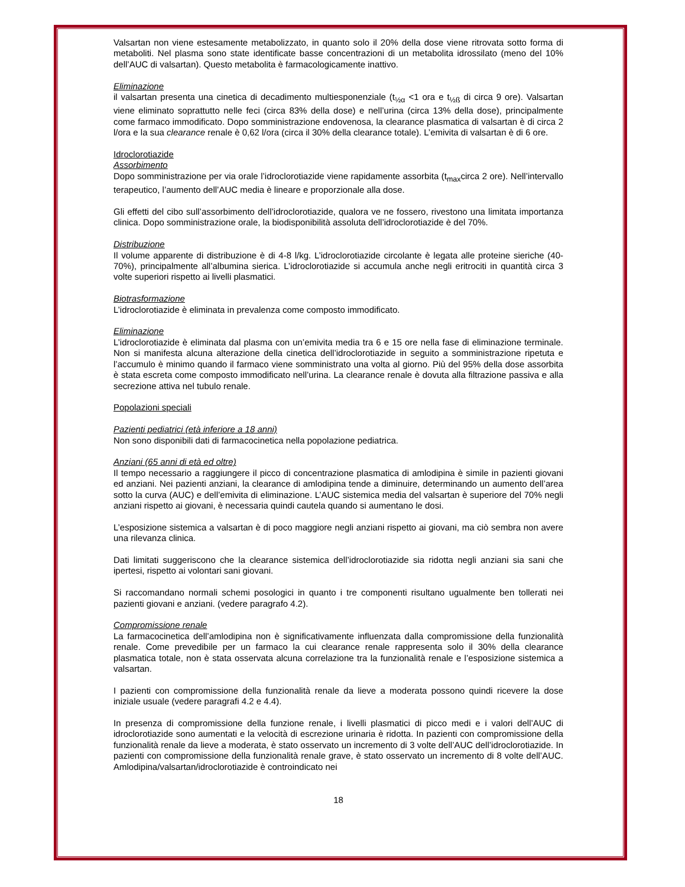Valsartan non viene estesamente metabolizzato, in quanto solo il 20% della dose viene ritrovata sotto forma di metaboliti. Nel plasma sono state identificate basse concentrazioni di un metabolita idrossilato (meno del 10% dell’AUC di valsartan). Questo metabolita è farmacologicamente inattivo.
Eliminazione
il valsartan presenta una cinetica di decadimento multiesponenziale (t<sub>½α</sub> <1 ora e t<sub>½ß</sub> di circa 9 ore). Valsartan viene eliminato soprattutto nelle feci (circa 83% della dose) e nell’urina (circa 13% della dose), principalmente come farmaco immodificato. Dopo somministrazione endovenosa, la clearance plasmatica di valsartan è di circa 2 l/ora e la sua clearance renale è 0,62 l/ora (circa il 30% della clearance totale). L’emivita di valsartan è di 6 ore.
Idroclorotiazide
Assorbimento
Dopo somministrazione per via orale l’idroclorotiazide viene rapidamente assorbita (t<sub>max</sub>circa 2 ore). Nell’intervallo terapeutico, l’aumento dell’AUC media è lineare e proporzionale alla dose.
Gli effetti del cibo sull’assorbimento dell’idroclorotiazide, qualora ve ne fossero, rivestono una limitata importanza clinica. Dopo somministrazione orale, la biodisponibilità assoluta dell’idroclorotiazide è del 70%.
Distribuzione
Il volume apparente di distribuzione è di 4-8 l/kg. L’idroclorotiazide circolante è legata alle proteine sieriche (40-70%), principalmente all’albumina sierica. L’idroclorotiazide si accumula anche negli eritrociti in quantità circa 3 volte superiori rispetto ai livelli plasmatici.
Biotrasformazione
L’idroclorotiazide è eliminata in prevalenza come composto immodificato.
Eliminazione
L’idroclorotiazide è eliminata dal plasma con un’emivita media tra 6 e 15 ore nella fase di eliminazione terminale. Non si manifesta alcuna alterazione della cinetica dell’idroclorotiazide in seguito a somministrazione ripetuta e l’accumulo è minimo quando il farmaco viene somministrato una volta al giorno. Più del 95% della dose assorbita è stata escreta come composto immodificato nell’urina. La clearance renale è dovuta alla filtrazione passiva e alla secrezione attiva nel tubulo renale.
Popolazioni speciali
Pazienti pediatrici (età inferiore a 18 anni)
Non sono disponibili dati di farmacocinetica nella popolazione pediatrica.
Anziani (65 anni di età ed oltre)
Il tempo necessario a raggiungere il picco di concentrazione plasmatica di amlodipina è simile in pazienti giovani ed anziani. Nei pazienti anziani, la clearance di amlodipina tende a diminuire, determinando un aumento dell’area sotto la curva (AUC) e dell’emivita di eliminazione. L’AUC sistemica media del valsartan è superiore del 70% negli anziani rispetto ai giovani, è necessaria quindi cautela quando si aumentano le dosi.
L’esposizione sistemica a valsartan è di poco maggiore negli anziani rispetto ai giovani, ma ciò sembra non avere una rilevanza clinica.
Dati limitati suggeriscono che la clearance sistemica dell’idroclorotiazide sia ridotta negli anziani sia sani che ipertesi, rispetto ai volontari sani giovani.
Si raccomandano normali schemi posologici in quanto i tre componenti risultano ugualmente ben tollerati nei pazienti giovani e anziani. (vedere paragrafo 4.2).
Compromissione renale
La farmacocinetica dell’amlodipina non è significativamente influenzata dalla compromissione della funzionalità renale. Come prevedibile per un farmaco la cui clearance renale rappresenta solo il 30% della clearance plasmatica totale, non è stata osservata alcuna correlazione tra la funzionalità renale e l’esposizione sistemica a valsartan.
I pazienti con compromissione della funzionalità renale da lieve a moderata possono quindi ricevere la dose iniziale usuale (vedere paragrafi 4.2 e 4.4).
In presenza di compromissione della funzione renale, i livelli plasmatici di picco medi e i valori dell’AUC di idroclorotiazide sono aumentati e la velocità di escrezione urinaria è ridotta. In pazienti con compromissione della funzionalità renale da lieve a moderata, è stato osservato un incremento di 3 volte dell’AUC dell’idroclorotiazide. In pazienti con compromissione della funzionalità renale grave, è stato osservato un incremento di 8 volte dell’AUC. Amlodipina/valsartan/idroclorotiazide è controindicato nei
18